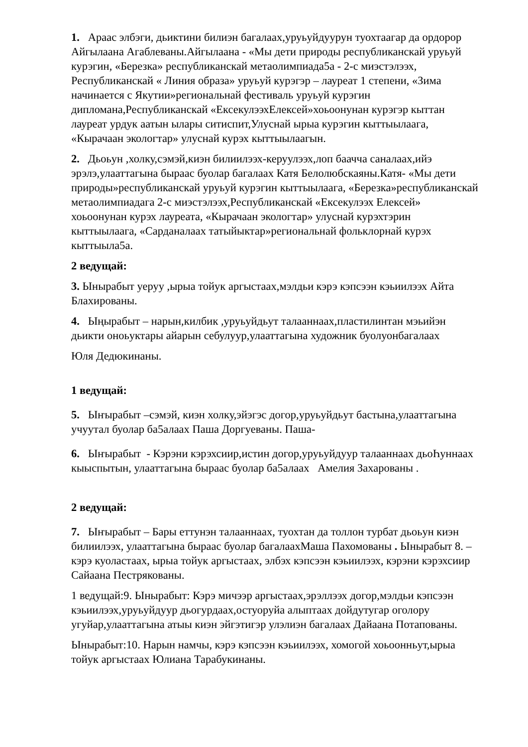1. Араас элбэги, дьиктини билиэн багалаах,уруьуйдуурун туохтаагар да ордорор Айгылаана Агаблеваны.Айгылаана - «Мы дети природы республиканскай уруьуй курэгин, «Березка» республиканскай метаолимпиада5а - 2-с миэстэлээх, Республиканскай « Линия образа» уруьуй курэгэр – лауреат 1 степени, «Зима начинается с Якутии»региональнай фестиваль уруьуй курэгин дипломана,Республиканскай «ЕксекулээхЕлексей»хоьоонунан курэгэр кыттан лауреат урдук аатын ылары ситиспит,Улуснай ырыа курэгин кыттыылаага, «Кырачаан экологтар» улуснай курэх кыттыылаагын.
2. Дьоьун ,холку,сэмэй,киэн билиилээх-керуулээх,лоп баачча саналаах,ийэ эрэлэ,улааттагына быраас буолар багалаах Катя Белолюбскаяны.Катя- «Мы дети природы»республиканскай уруьуй курэгин кыттыылаага, «Березка»республиканскай метаолимпиадага 2-с миэстэлээх,Республиканскай «Ексекулээх Елексей» хоьоонунан курэх лауреата, «Кырачаан экологтар» улуснай курэхтэрин кыттыылаага, «Сарданалаах татыйыктар»региональнай фольклорнай курэх кыттыыла5а.
2 ведущай:
3. Ынырабыт уеруу ,ырыа тойук аргыстаах,мэлдьи кэрэ кэпсээн кэьиилээх Айта Блахированы.
4. Ыңырабыт – нарын,килбик ,уруьуйдьут талааннаах,пластилинтан мэьийэн дьикти оноьуктары айарын себулуур,улааттагына художник буолуонбагалаах
Юля Дедюкинаны.
1 ведущай:
5. Ыҥырабыт –сэмэй, киэн холку,эйэгэс догор,уруьуйдьут бастына,улааттагына учуутал буолар ба5алаах Паша Доргуеваны. Паша-
6. Ыҥырабыт - Кэрэни кэрэхсиир,истин догор,уруьуйдуур талааннаах дьоҺуннаах кыыспытын, улааттагына быраас буолар ба5алаах Амелия Захарованы .
2 ведущай:
7. Ыҥырабыт – Бары еттунэн талааннаах, туохтан да толлон турбат дьоьун киэн билиилээх, улааттагына быраас буолар багалаахМаша Пахомованы . Ынырабыт 8. – кэрэ куоластаах, ырыа тойук аргыстаах, элбэх кэпсээн кэьиилээх, кэрэни кэрэхсиир Сайаана Пестряковaны.
1 ведущай:9. Ынырабыт: Кэрэ мичээр аргыстаах,эрэллээх догор,мэлдьи кэпсээн кэьиилээх,уруьуйдуур дьогурдаах,остуоруйа алыптаах дойдутугар оголору угуйар,улааттагына атыы киэн эйгэтигэр улэлиэн багалаах Дайаана Потаповaны.
Ынырабыт:10. Нарын намчы, кэрэ кэпсээн кэьиилээх, хомогой хоьоонньут,ырыа тойук аргыстаах Юлиана Тарабукинаны.